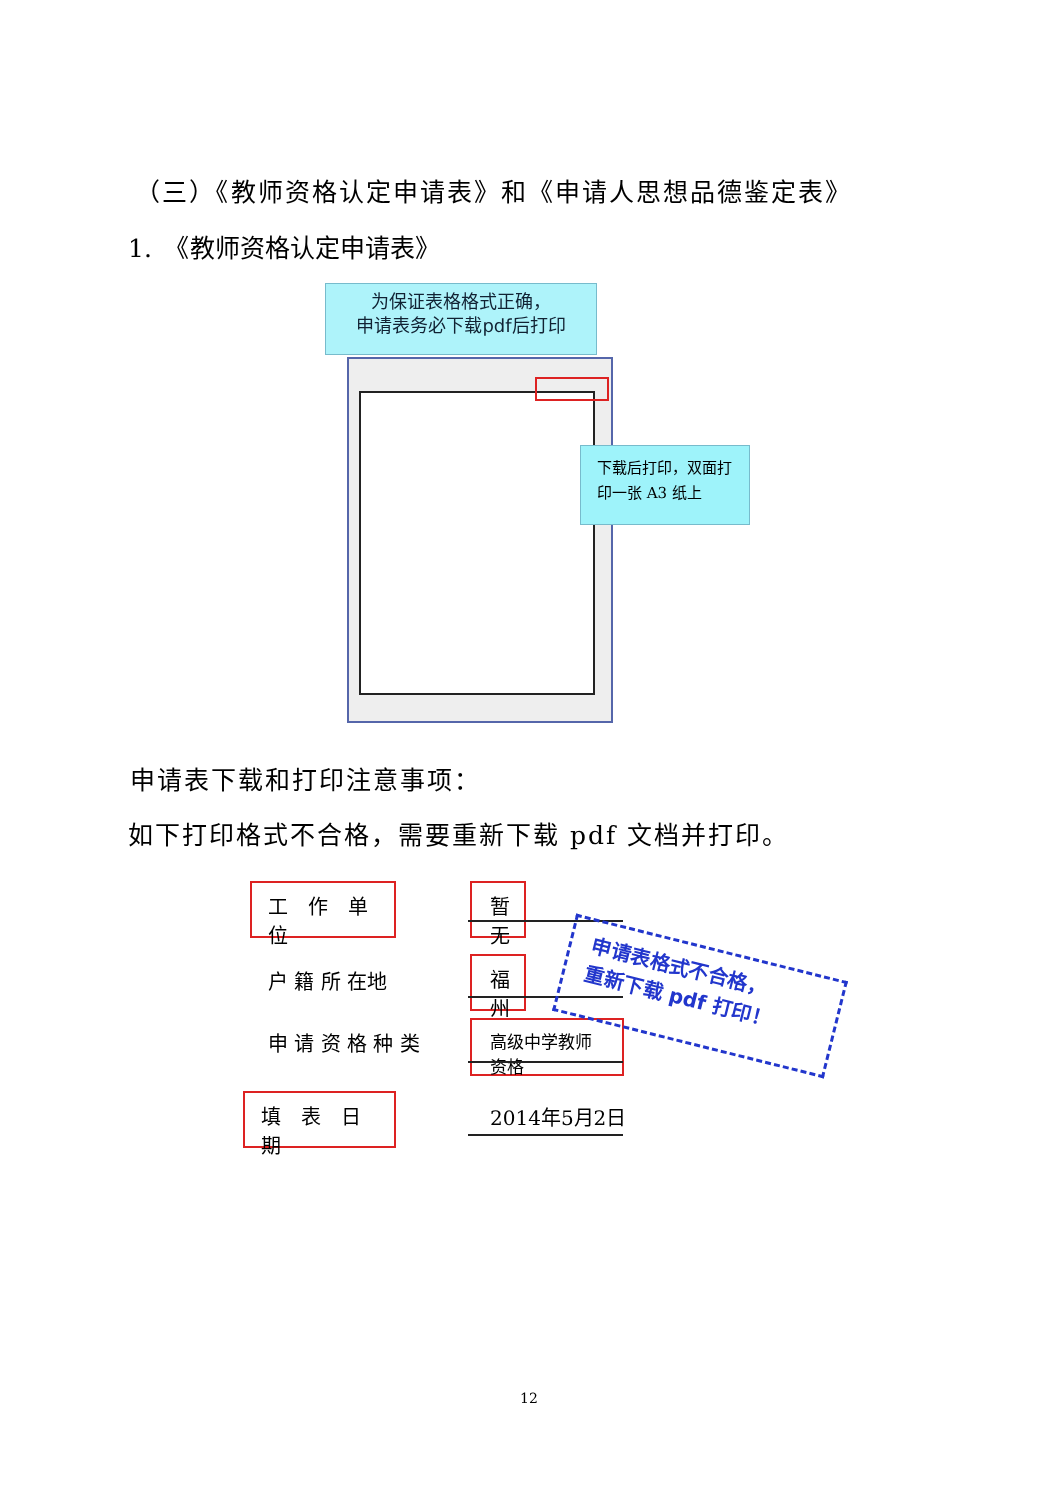（三）《教师资格认定申请表》和《申请人思想品德鉴定表》
1.　《教师资格认定申请表》
为保证表格格式正确，
申请表务必下载pdf后打印
下载后打印，双面打
印一张 A3 纸上
申请表下载和打印注意事项：
如下打印格式不合格，需要重新下载 pdf 文档并打印。
工　作　单位 暂无
户 籍 所 在地
福州
申 请 资 格 种 类 高级中学教师资格
填　表　日期 2014年5月2日
申请表格式不合格，
重新下载 pdf 打印！
12